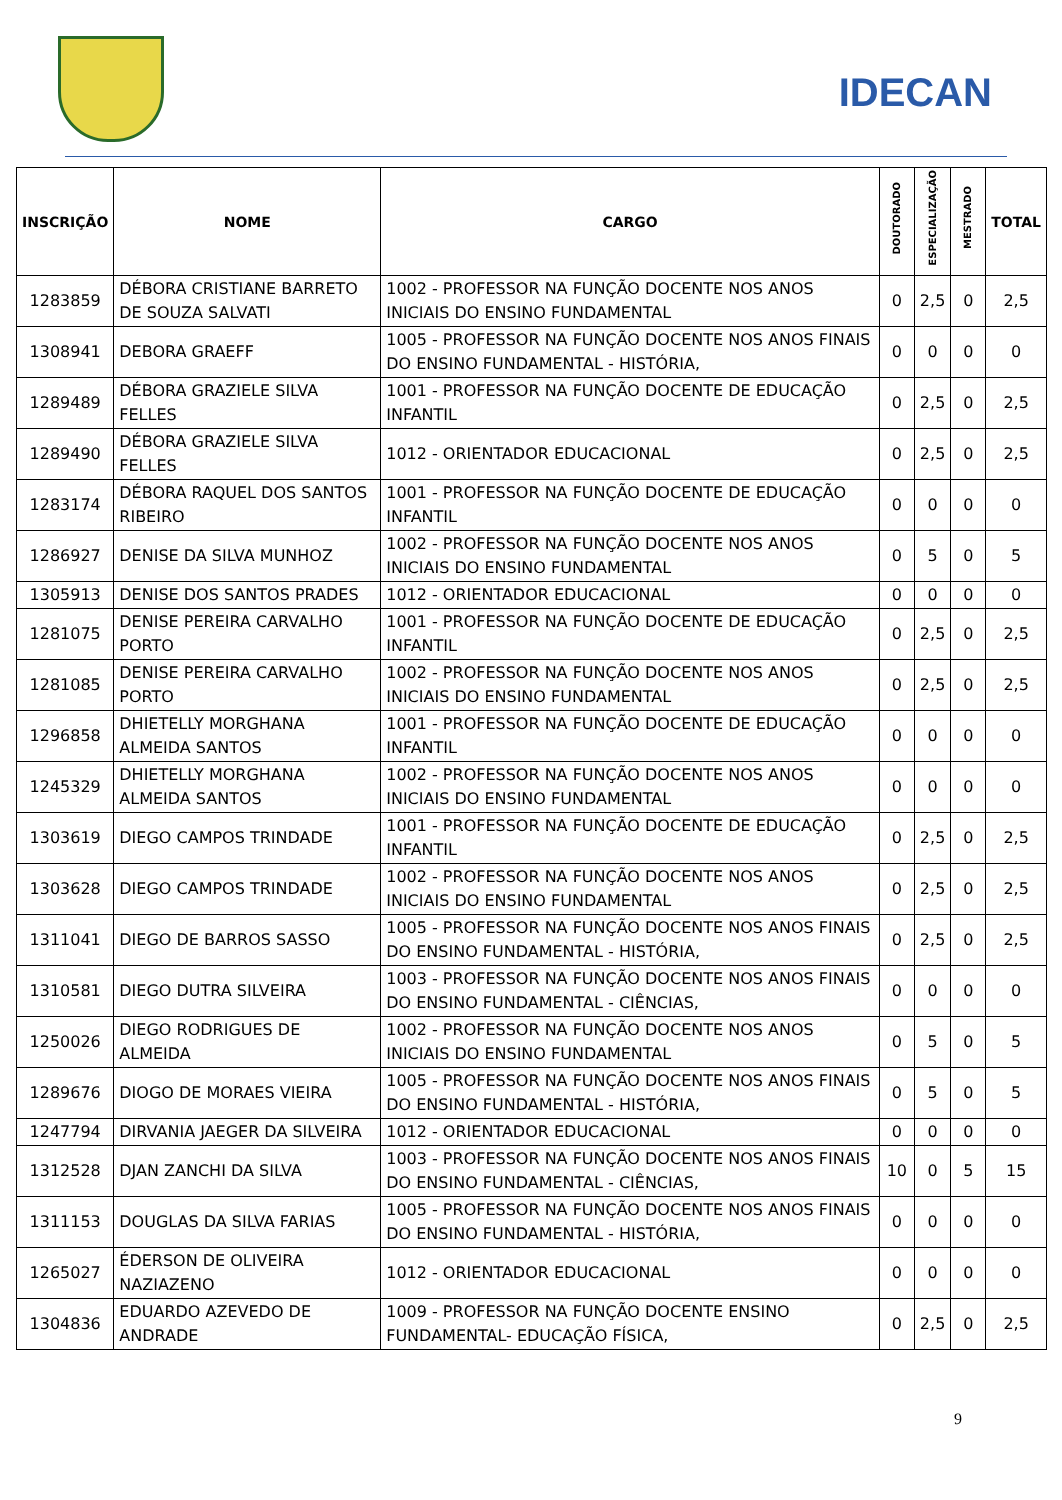IDECAN
| INSCRIÇÃO | NOME | CARGO | DOUTORADO | ESPECIALIZAÇÃO | MESTRADO | TOTAL |
| --- | --- | --- | --- | --- | --- | --- |
| 1283859 | DÉBORA CRISTIANE BARRETO DE SOUZA SALVATI | 1002 - PROFESSOR NA FUNÇÃO DOCENTE NOS ANOS INICIAIS DO ENSINO FUNDAMENTAL | 0 | 2,5 | 0 | 2,5 |
| 1308941 | DEBORA GRAEFF | 1005 - PROFESSOR NA FUNÇÃO DOCENTE NOS ANOS FINAIS DO ENSINO FUNDAMENTAL - HISTÓRIA, | 0 | 0 | 0 | 0 |
| 1289489 | DÉBORA GRAZIELE SILVA FELLES | 1001 - PROFESSOR NA FUNÇÃO DOCENTE DE EDUCAÇÃO INFANTIL | 0 | 2,5 | 0 | 2,5 |
| 1289490 | DÉBORA GRAZIELE SILVA FELLES | 1012 - ORIENTADOR EDUCACIONAL | 0 | 2,5 | 0 | 2,5 |
| 1283174 | DÉBORA RAQUEL DOS SANTOS RIBEIRO | 1001 - PROFESSOR NA FUNÇÃO DOCENTE DE EDUCAÇÃO INFANTIL | 0 | 0 | 0 | 0 |
| 1286927 | DENISE DA SILVA MUNHOZ | 1002 - PROFESSOR NA FUNÇÃO DOCENTE NOS ANOS INICIAIS DO ENSINO FUNDAMENTAL | 0 | 5 | 0 | 5 |
| 1305913 | DENISE DOS SANTOS PRADES | 1012 - ORIENTADOR EDUCACIONAL | 0 | 0 | 0 | 0 |
| 1281075 | DENISE PEREIRA CARVALHO PORTO | 1001 - PROFESSOR NA FUNÇÃO DOCENTE DE EDUCAÇÃO INFANTIL | 0 | 2,5 | 0 | 2,5 |
| 1281085 | DENISE PEREIRA CARVALHO PORTO | 1002 - PROFESSOR NA FUNÇÃO DOCENTE NOS ANOS INICIAIS DO ENSINO FUNDAMENTAL | 0 | 2,5 | 0 | 2,5 |
| 1296858 | DHIETELLY MORGHANA ALMEIDA SANTOS | 1001 - PROFESSOR NA FUNÇÃO DOCENTE DE EDUCAÇÃO INFANTIL | 0 | 0 | 0 | 0 |
| 1245329 | DHIETELLY MORGHANA ALMEIDA SANTOS | 1002 - PROFESSOR NA FUNÇÃO DOCENTE NOS ANOS INICIAIS DO ENSINO FUNDAMENTAL | 0 | 0 | 0 | 0 |
| 1303619 | DIEGO CAMPOS TRINDADE | 1001 - PROFESSOR NA FUNÇÃO DOCENTE DE EDUCAÇÃO INFANTIL | 0 | 2,5 | 0 | 2,5 |
| 1303628 | DIEGO CAMPOS TRINDADE | 1002 - PROFESSOR NA FUNÇÃO DOCENTE NOS ANOS INICIAIS DO ENSINO FUNDAMENTAL | 0 | 2,5 | 0 | 2,5 |
| 1311041 | DIEGO DE BARROS SASSO | 1005 - PROFESSOR NA FUNÇÃO DOCENTE NOS ANOS FINAIS DO ENSINO FUNDAMENTAL - HISTÓRIA, | 0 | 2,5 | 0 | 2,5 |
| 1310581 | DIEGO DUTRA SILVEIRA | 1003 - PROFESSOR NA FUNÇÃO DOCENTE NOS ANOS FINAIS DO ENSINO FUNDAMENTAL - CIÊNCIAS, | 0 | 0 | 0 | 0 |
| 1250026 | DIEGO RODRIGUES DE ALMEIDA | 1002 - PROFESSOR NA FUNÇÃO DOCENTE NOS ANOS INICIAIS DO ENSINO FUNDAMENTAL | 0 | 5 | 0 | 5 |
| 1289676 | DIOGO DE MORAES VIEIRA | 1005 - PROFESSOR NA FUNÇÃO DOCENTE NOS ANOS FINAIS DO ENSINO FUNDAMENTAL - HISTÓRIA, | 0 | 5 | 0 | 5 |
| 1247794 | DIRVANIA JAEGER DA SILVEIRA | 1012 - ORIENTADOR EDUCACIONAL | 0 | 0 | 0 | 0 |
| 1312528 | DJAN ZANCHI DA SILVA | 1003 - PROFESSOR NA FUNÇÃO DOCENTE NOS ANOS FINAIS DO ENSINO FUNDAMENTAL - CIÊNCIAS, | 10 | 0 | 5 | 15 |
| 1311153 | DOUGLAS DA SILVA FARIAS | 1005 - PROFESSOR NA FUNÇÃO DOCENTE NOS ANOS FINAIS DO ENSINO FUNDAMENTAL - HISTÓRIA, | 0 | 0 | 0 | 0 |
| 1265027 | ÉDERSON DE OLIVEIRA NAZIAZENO | 1012 - ORIENTADOR EDUCACIONAL | 0 | 0 | 0 | 0 |
| 1304836 | EDUARDO AZEVEDO DE ANDRADE | 1009 - PROFESSOR NA FUNÇÃO DOCENTE ENSINO FUNDAMENTAL- EDUCAÇÃO FÍSICA, | 0 | 2,5 | 0 | 2,5 |
9